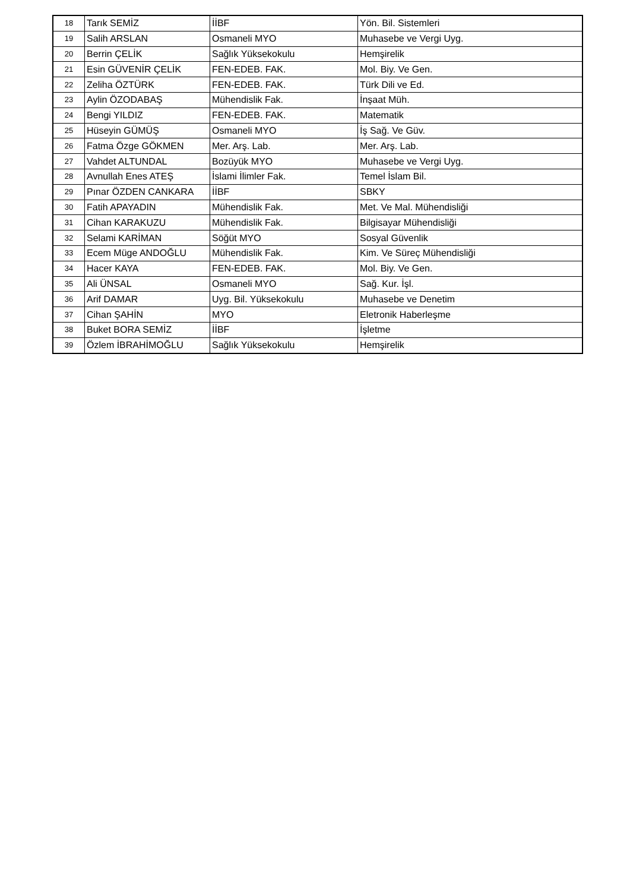| 18 | Tarık SEMİZ | İİBF | Yön. Bil. Sistemleri |
| 19 | Salih ARSLAN | Osmaneli MYO | Muhasebe ve Vergi Uyg. |
| 20 | Berrin ÇELİK | Sağlık Yüksekokulu | Hemşirelik |
| 21 | Esin GÜVENİR ÇELİK | FEN-EDEB. FAK. | Mol. Biy. Ve Gen. |
| 22 | Zeliha ÖZTÜRK | FEN-EDEB. FAK. | Türk Dili ve Ed. |
| 23 | Aylin ÖZODABAŞ | Mühendislik Fak. | İnşaat Müh. |
| 24 | Bengi YILDIZ | FEN-EDEB. FAK. | Matematik |
| 25 | Hüseyin GÜMÜŞ | Osmaneli MYO | İş Sağ. Ve Güv. |
| 26 | Fatma Özge GÖKMEN | Mer. Arş. Lab. | Mer. Arş. Lab. |
| 27 | Vahdet ALTUNDAL | Bozüyük MYO | Muhasebe ve Vergi Uyg. |
| 28 | Avnullah Enes ATEŞ | İslami İlimler Fak. | Temel İslam Bil. |
| 29 | Pınar ÖZDEN CANKARA | İİBF | SBKY |
| 30 | Fatih APAYADIN | Mühendislik Fak. | Met. Ve Mal. Mühendisliği |
| 31 | Cihan KARAKUZU | Mühendislik Fak. | Bilgisayar Mühendisliği |
| 32 | Selami KARİMAN | Söğüt MYO | Sosyal Güvenlik |
| 33 | Ecem Müge ANDOĞLU | Mühendislik Fak. | Kim. Ve Süreç Mühendisliği |
| 34 | Hacer KAYA | FEN-EDEB. FAK. | Mol. Biy. Ve Gen. |
| 35 | Ali ÜNSAL | Osmaneli MYO | Sağ. Kur. İşl. |
| 36 | Arif DAMAR | Uyg. Bil. Yüksekokulu | Muhasebe ve Denetim |
| 37 | Cihan ŞAHİN | MYO | Eletronik Haberleşme |
| 38 | Buket BORA SEMİZ | İİBF | İşletme |
| 39 | Özlem İBRAHİMOĞLU | Sağlık Yüksekokulu | Hemşirelik |